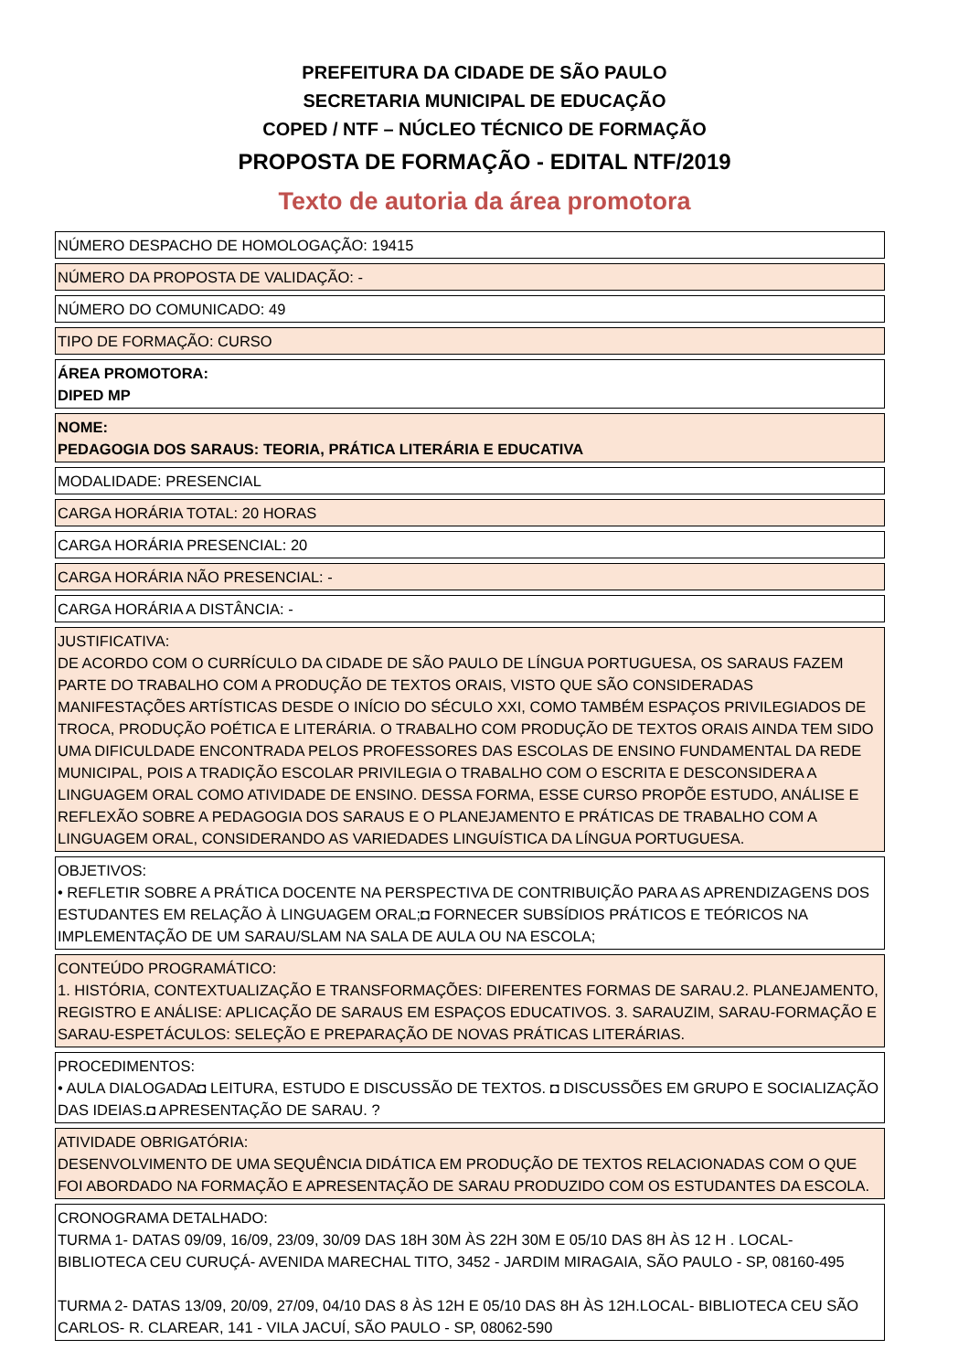PREFEITURA DA CIDADE DE SÃO PAULO
SECRETARIA MUNICIPAL DE EDUCAÇÃO
COPED / NTF – NÚCLEO TÉCNICO DE FORMAÇÃO
PROPOSTA DE FORMAÇÃO - EDITAL NTF/2019
Texto de autoria da área promotora
NÚMERO DESPACHO DE HOMOLOGAÇÃO: 19415
NÚMERO DA PROPOSTA DE VALIDAÇÃO: -
NÚMERO DO COMUNICADO: 49
TIPO DE FORMAÇÃO: CURSO
ÁREA PROMOTORA:
DIPED MP
NOME:
PEDAGOGIA DOS SARAUS: TEORIA, PRÁTICA LITERÁRIA E EDUCATIVA
MODALIDADE: PRESENCIAL
CARGA HORÁRIA TOTAL: 20 HORAS
CARGA HORÁRIA PRESENCIAL: 20
CARGA HORÁRIA NÃO PRESENCIAL: -
CARGA HORÁRIA A DISTÂNCIA: -
JUSTIFICATIVA:
DE ACORDO COM O CURRÍCULO DA CIDADE DE SÃO PAULO DE LÍNGUA PORTUGUESA, OS SARAUS FAZEM PARTE DO TRABALHO COM A PRODUÇÃO DE TEXTOS ORAIS, VISTO QUE SÃO CONSIDERADAS MANIFESTAÇÕES ARTÍSTICAS DESDE O INÍCIO DO SÉCULO XXI, COMO TAMBÉM ESPAÇOS PRIVILEGIADOS DE TROCA, PRODUÇÃO POÉTICA E LITERÁRIA. O TRABALHO COM PRODUÇÃO DE TEXTOS ORAIS AINDA TEM SIDO UMA DIFICULDADE ENCONTRADA PELOS PROFESSORES DAS ESCOLAS DE ENSINO FUNDAMENTAL DA REDE MUNICIPAL, POIS A TRADIÇÃO ESCOLAR PRIVILEGIA O TRABALHO COM O ESCRITA E DESCONSIDERA A LINGUAGEM ORAL COMO ATIVIDADE DE ENSINO. DESSA FORMA, ESSE CURSO PROPÕE ESTUDO, ANÁLISE E REFLEXÃO SOBRE A PEDAGOGIA DOS SARAUS E O PLANEJAMENTO E PRÁTICAS DE TRABALHO COM A LINGUAGEM ORAL, CONSIDERANDO AS VARIEDADES LINGUÍSTICA DA LÍNGUA PORTUGUESA.
OBJETIVOS:
• REFLETIR SOBRE A PRÁTICA DOCENTE NA PERSPECTIVA DE CONTRIBUIÇÃO PARA AS APRENDIZAGENS DOS ESTUDANTES EM RELAÇÃO À LINGUAGEM ORAL;◘ FORNECER SUBSÍDIOS PRÁTICOS E TEÓRICOS NA IMPLEMENTAÇÃO DE UM SARAU/SLAM NA SALA DE AULA OU NA ESCOLA;
CONTEÚDO PROGRAMÁTICO:
1. HISTÓRIA, CONTEXTUALIZAÇÃO E TRANSFORMAÇÕES: DIFERENTES FORMAS DE SARAU.2. PLANEJAMENTO, REGISTRO E ANÁLISE: APLICAÇÃO DE SARAUS EM ESPAÇOS EDUCATIVOS. 3. SARAUZIM, SARAU-FORMAÇÃO E SARAU-ESPETÁCULOS: SELEÇÃO E PREPARAÇÃO DE NOVAS PRÁTICAS LITERÁRIAS.
PROCEDIMENTOS:
• AULA DIALOGADA◘ LEITURA, ESTUDO E DISCUSSÃO DE TEXTOS. ◘ DISCUSSÕES EM GRUPO E SOCIALIZAÇÃO DAS IDEIAS.◘ APRESENTAÇÃO DE SARAU. ?
ATIVIDADE OBRIGATÓRIA:
DESENVOLVIMENTO DE UMA SEQUÊNCIA DIDÁTICA EM PRODUÇÃO DE TEXTOS RELACIONADAS COM O QUE FOI ABORDADO NA FORMAÇÃO E APRESENTAÇÃO DE SARAU PRODUZIDO COM OS ESTUDANTES DA ESCOLA.
CRONOGRAMA DETALHADO:
TURMA 1- DATAS 09/09, 16/09, 23/09, 30/09 DAS 18H 30M ÀS 22H 30M E 05/10 DAS 8H ÀS 12 H . LOCAL- BIBLIOTECA CEU CURUÇÁ- AVENIDA MARECHAL TITO, 3452 - JARDIM MIRAGAIA, SÃO PAULO - SP, 08160-495
TURMA 2- DATAS 13/09, 20/09, 27/09, 04/10 DAS 8 ÀS 12H E 05/10 DAS 8H ÀS 12H.LOCAL- BIBLIOTECA CEU SÃO CARLOS- R. CLAREAR, 141 - VILA JACUÍ, SÃO PAULO - SP, 08062-590